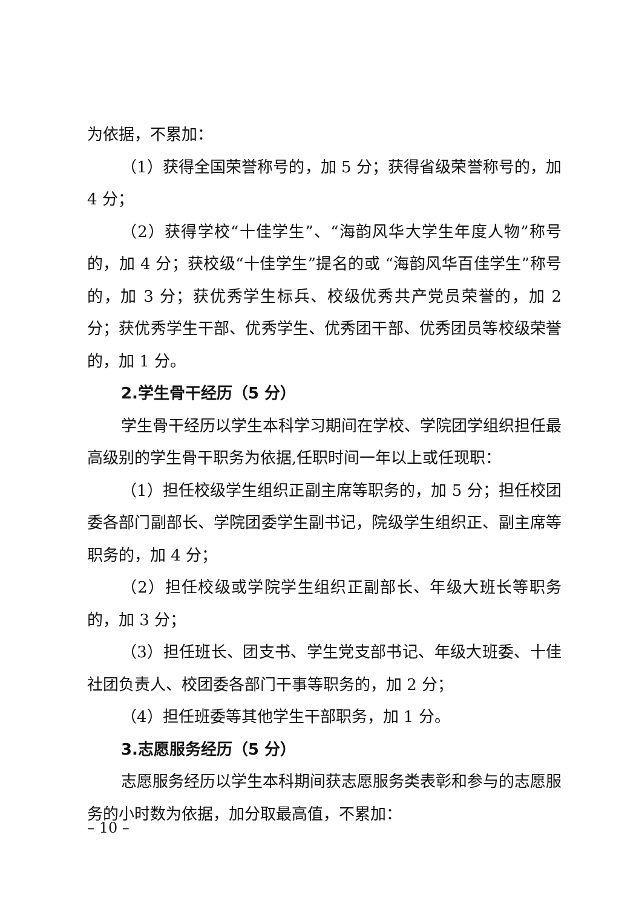为依据，不累加：
（1）获得全国荣誉称号的，加 5 分；获得省级荣誉称号的，加 4 分；
（2）获得学校“十佳学生”、“海韵风华大学生年度人物”称号的，加 4 分；获校级“十佳学生”提名的或 “海韵风华百佳学生”称号的，加 3 分；获优秀学生标兵、校级优秀共产党员荣誉的，加 2 分；获优秀学生干部、优秀学生、优秀团干部、优秀团员等校级荣誉的，加 1 分。
2.学生骨干经历（5 分）
学生骨干经历以学生本科学习期间在学校、学院团学组织担任最高级别的学生骨干职务为依据,任职时间一年以上或任现职：
（1）担任校级学生组织正副主席等职务的，加 5 分；担任校团委各部门副部长、学院团委学生副书记，院级学生组织正、副主席等职务的，加 4 分；
（2）担任校级或学院学生组织正副部长、年级大班长等职务的，加 3 分；
（3）担任班长、团支书、学生党支部书记、年级大班委、十佳社团负责人、校团委各部门干事等职务的，加 2 分；
（4）担任班委等其他学生干部职务，加 1 分。
3.志愿服务经历（5 分）
志愿服务经历以学生本科期间获志愿服务类表彰和参与的志愿服务的小时数为依据，加分取最高值，不累加：
– 10 –